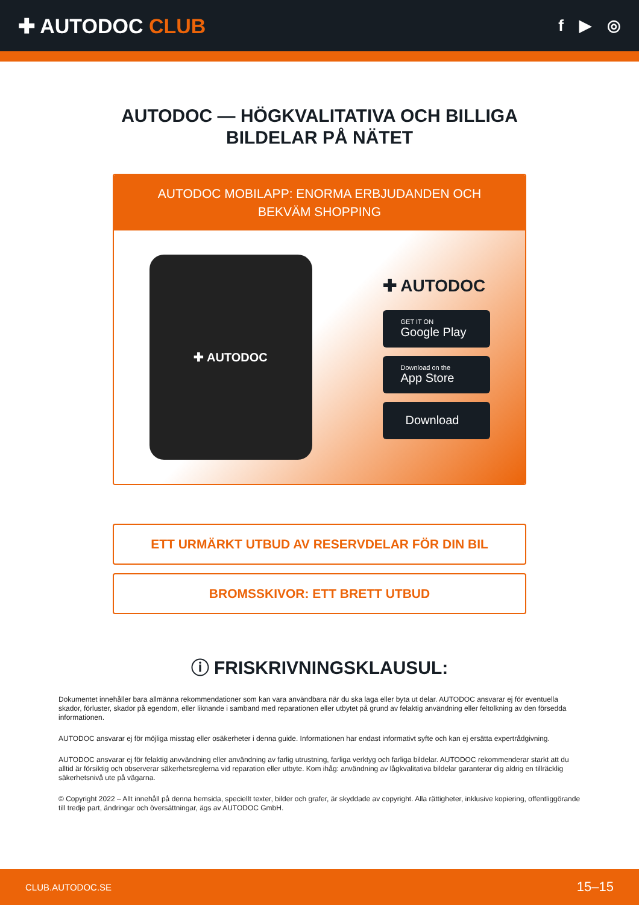✚ AUTODOC CLUB
f ▶ ◎
AUTODOC — HÖGKVALITATIVA OCH BILLIGA
BILDELAR PÅ NÄTET
AUTODOC MOBILAPP: ENORMA ERBJUDANDEN OCH BEKVÄM SHOPPING
✚ AUTODOC
✚ AUTODOC
GET IT ON
Google Play
Download on the
App Store
Download
ETT URMÄRKT UTBUD AV RESERVDELAR FÖR DIN BIL
BROMSSKIVOR: ETT BRETT UTBUD
ⓘ FRISKRIVNINGSKLAUSUL:
Dokumentet innehåller bara allmänna rekommendationer som kan vara användbara när du ska laga eller byta ut delar. AUTODOC ansvarar ej för eventuella skador, förluster, skador på egendom, eller liknande i samband med reparationen eller utbytet på grund av felaktig användning eller feltolkning av den försedda informationen.
AUTODOC ansvarar ej för möjliga misstag eller osäkerheter i denna guide. Informationen har endast informativt syfte och kan ej ersätta expertrådgivning.
AUTODOC ansvarar ej för felaktig anvvändning eller användning av farlig utrustning, farliga verktyg och farliga bildelar. AUTODOC rekommenderar starkt att du alltid är försiktig och observerar säkerhetsreglerna vid reparation eller utbyte. Kom ihåg: användning av lågkvalitativa bildelar garanterar dig aldrig en tillräcklig säkerhetsnivå ute på vägarna.
© Copyright 2022 – Allt innehåll på denna hemsida, speciellt texter, bilder och grafer, är skyddade av copyright. Alla rättigheter, inklusive kopiering, offentliggörande till tredje part, ändringar och översättningar, ägs av AUTODOC GmbH.
CLUB.AUTODOC.SE 15–15